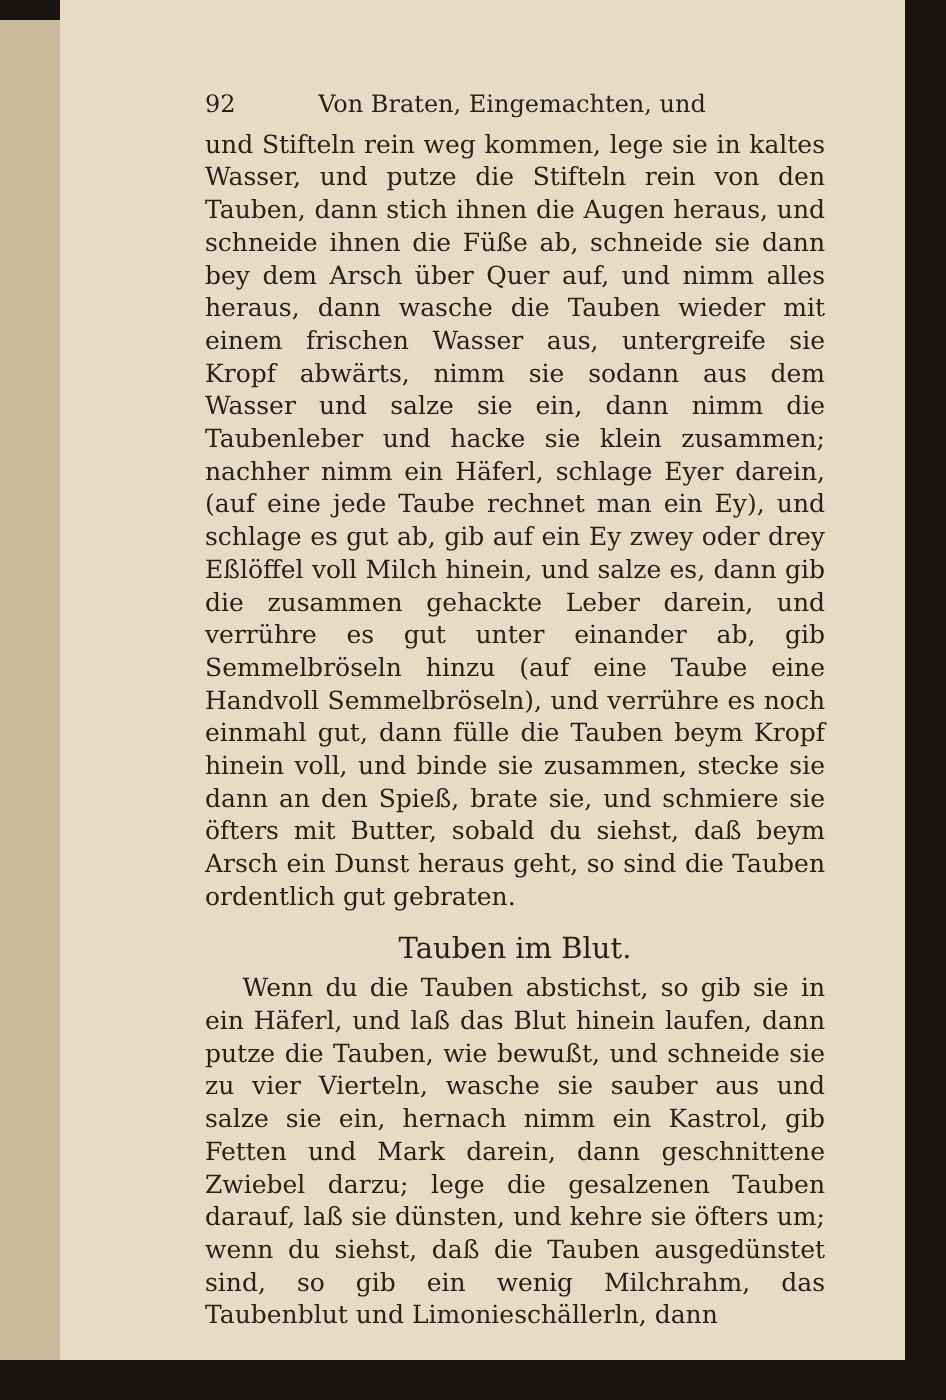92 Von Braten, Eingemachten, und
und Stifteln rein weg kommen, lege sie in kaltes Wasser, und putze die Stifteln rein von den Tauben, dann stich ihnen die Augen heraus, und schneide ihnen die Füße ab, schneide sie dann bey dem Arsch über Quer auf, und nimm alles heraus, dann wasche die Tauben wieder mit einem frischen Wasser aus, untergreife sie Kropf abwärts, nimm sie sodann aus dem Wasser und salze sie ein, dann nimm die Taubenleber und hacke sie klein zusammen; nachher nimm ein Häferl, schlage Eyer darein, (auf eine jede Taube rechnet man ein Ey), und schlage es gut ab, gib auf ein Ey zwey oder drey Eßlöffel voll Milch hinein, und salze es, dann gib die zusammen gehackte Leber darein, und verrühre es gut unter einander ab, gib Semmelbröseln hinzu (auf eine Taube eine Handvoll Semmelbröseln), und verrühre es noch einmahl gut, dann fülle die Tauben beym Kropf hinein voll, und binde sie zusammen, stecke sie dann an den Spieß, brate sie, und schmiere sie öfters mit Butter, sobald du siehst, daß beym Arsch ein Dunst heraus geht, so sind die Tauben ordentlich gut gebraten.
Tauben im Blut.
Wenn du die Tauben abstichst, so gib sie in ein Häferl, und laß das Blut hinein laufen, dann putze die Tauben, wie bewußt, und schneide sie zu vier Vierteln, wasche sie sauber aus und salze sie ein, hernach nimm ein Kastrol, gib Fetten und Mark darein, dann geschnittene Zwiebel darzu; lege die gesalzenen Tauben darauf, laß sie dünsten, und kehre sie öfters um; wenn du siehst, daß die Tauben ausgedünstet sind, so gib ein wenig Milchrahm, das Taubenblut und Limonieschällerln, dann